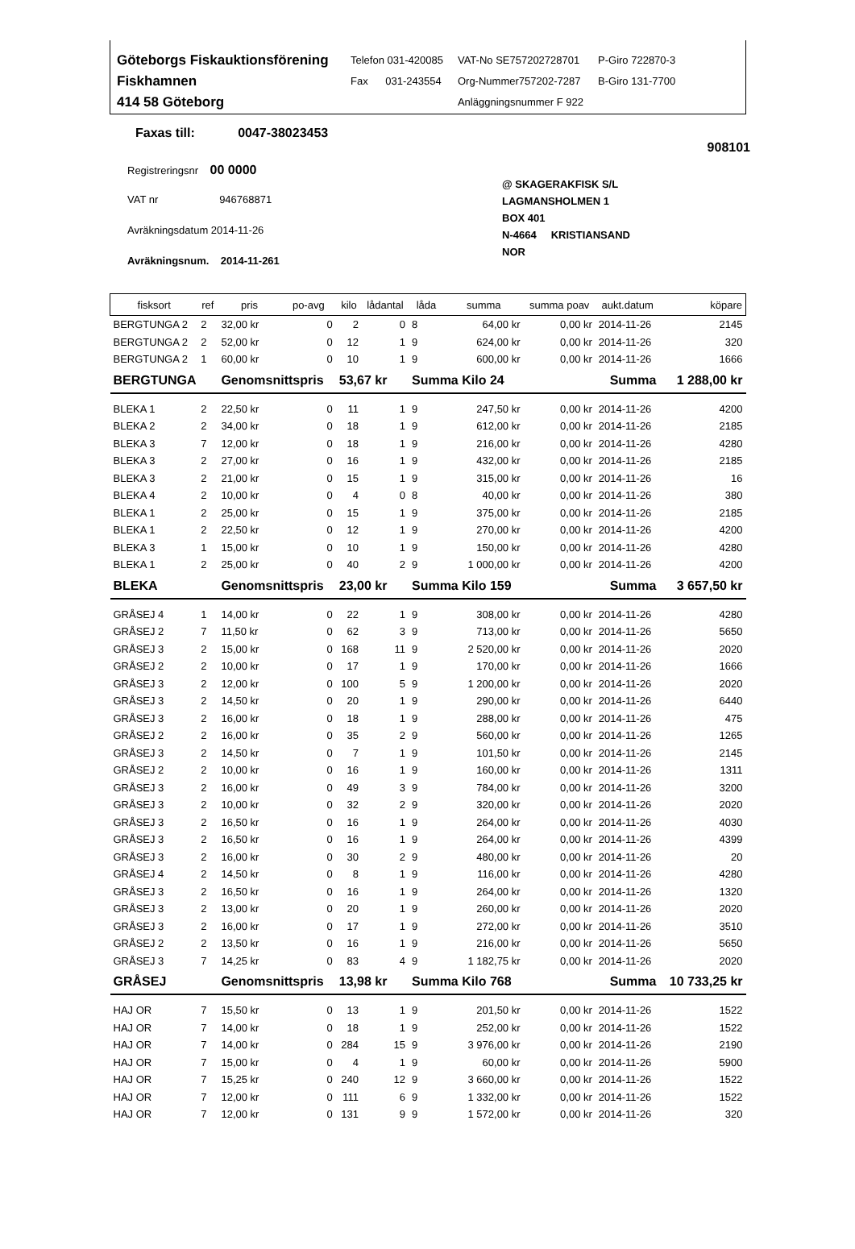Göteborgs Fiskauktionsförening
Fiskhamnen
414 58 Göteborg
Telefon 031-420085
Fax 031-243554
VAT-No SE757202728701
Org-Nummer757202-7287
Anläggningsnummer F 922
P-Giro 722870-3
B-Giro 131-7700
Faxas till: 0047-38023453
908101
Registreringsnr 00 0000
VAT nr 946768871
Avräkningsdatum 2014-11-26
Avräkningsnum. 2014-11-261
@ SKAGERAKFISK S/L
LAGMANSHOLMEN 1
BOX 401
N-4664 KRISTIANSAND
NOR
| fisksort | ref | pris | po-avg | kilo | lådantal | låda | summa | summa poav | aukt.datum | köpare |
| --- | --- | --- | --- | --- | --- | --- | --- | --- | --- | --- |
| BERGTUNGA 2 | 2 | 32,00 kr | 0 | 2 | 0 | 8 | 64,00 kr | 0,00 kr | 2014-11-26 | 2145 |
| BERGTUNGA 2 | 2 | 52,00 kr | 0 | 12 | 1 | 9 | 624,00 kr | 0,00 kr | 2014-11-26 | 320 |
| BERGTUNGA 2 | 1 | 60,00 kr | 0 | 10 | 1 | 9 | 600,00 kr | 0,00 kr | 2014-11-26 | 1666 |
| BERGTUNGA | | Genomsnittspris | | 53,67 kr | | Summa Kilo 24 | | Summa | | 1 288,00 kr |
| BLEKA 1 | 2 | 22,50 kr | 0 | 11 | 1 | 9 | 247,50 kr | 0,00 kr | 2014-11-26 | 4200 |
| BLEKA 2 | 2 | 34,00 kr | 0 | 18 | 1 | 9 | 612,00 kr | 0,00 kr | 2014-11-26 | 2185 |
| BLEKA 3 | 7 | 12,00 kr | 0 | 18 | 1 | 9 | 216,00 kr | 0,00 kr | 2014-11-26 | 4280 |
| BLEKA 3 | 2 | 27,00 kr | 0 | 16 | 1 | 9 | 432,00 kr | 0,00 kr | 2014-11-26 | 2185 |
| BLEKA 3 | 2 | 21,00 kr | 0 | 15 | 1 | 9 | 315,00 kr | 0,00 kr | 2014-11-26 | 16 |
| BLEKA 4 | 2 | 10,00 kr | 0 | 4 | 0 | 8 | 40,00 kr | 0,00 kr | 2014-11-26 | 380 |
| BLEKA 1 | 2 | 25,00 kr | 0 | 15 | 1 | 9 | 375,00 kr | 0,00 kr | 2014-11-26 | 2185 |
| BLEKA 1 | 2 | 22,50 kr | 0 | 12 | 1 | 9 | 270,00 kr | 0,00 kr | 2014-11-26 | 4200 |
| BLEKA 3 | 1 | 15,00 kr | 0 | 10 | 1 | 9 | 150,00 kr | 0,00 kr | 2014-11-26 | 4280 |
| BLEKA 1 | 2 | 25,00 kr | 0 | 40 | 2 | 9 | 1 000,00 kr | 0,00 kr | 2014-11-26 | 4200 |
| BLEKA | | Genomsnittspris | | 23,00 kr | | Summa Kilo 159 | | Summa | | 3 657,50 kr |
| GRÅSEJ 4 | 1 | 14,00 kr | 0 | 22 | 1 | 9 | 308,00 kr | 0,00 kr | 2014-11-26 | 4280 |
| GRÅSEJ 2 | 7 | 11,50 kr | 0 | 62 | 3 | 9 | 713,00 kr | 0,00 kr | 2014-11-26 | 5650 |
| GRÅSEJ 3 | 2 | 15,00 kr | 0 | 168 | 11 | 9 | 2 520,00 kr | 0,00 kr | 2014-11-26 | 2020 |
| GRÅSEJ 2 | 2 | 10,00 kr | 0 | 17 | 1 | 9 | 170,00 kr | 0,00 kr | 2014-11-26 | 1666 |
| GRÅSEJ 3 | 2 | 12,00 kr | 0 | 100 | 5 | 9 | 1 200,00 kr | 0,00 kr | 2014-11-26 | 2020 |
| GRÅSEJ 3 | 2 | 14,50 kr | 0 | 20 | 1 | 9 | 290,00 kr | 0,00 kr | 2014-11-26 | 6440 |
| GRÅSEJ 3 | 2 | 16,00 kr | 0 | 18 | 1 | 9 | 288,00 kr | 0,00 kr | 2014-11-26 | 475 |
| GRÅSEJ 2 | 2 | 16,00 kr | 0 | 35 | 2 | 9 | 560,00 kr | 0,00 kr | 2014-11-26 | 1265 |
| GRÅSEJ 3 | 2 | 14,50 kr | 0 | 7 | 1 | 9 | 101,50 kr | 0,00 kr | 2014-11-26 | 2145 |
| GRÅSEJ 2 | 2 | 10,00 kr | 0 | 16 | 1 | 9 | 160,00 kr | 0,00 kr | 2014-11-26 | 1311 |
| GRÅSEJ 3 | 2 | 16,00 kr | 0 | 49 | 3 | 9 | 784,00 kr | 0,00 kr | 2014-11-26 | 3200 |
| GRÅSEJ 3 | 2 | 10,00 kr | 0 | 32 | 2 | 9 | 320,00 kr | 0,00 kr | 2014-11-26 | 2020 |
| GRÅSEJ 3 | 2 | 16,50 kr | 0 | 16 | 1 | 9 | 264,00 kr | 0,00 kr | 2014-11-26 | 4030 |
| GRÅSEJ 3 | 2 | 16,50 kr | 0 | 16 | 1 | 9 | 264,00 kr | 0,00 kr | 2014-11-26 | 4399 |
| GRÅSEJ 3 | 2 | 16,00 kr | 0 | 30 | 2 | 9 | 480,00 kr | 0,00 kr | 2014-11-26 | 20 |
| GRÅSEJ 4 | 2 | 14,50 kr | 0 | 8 | 1 | 9 | 116,00 kr | 0,00 kr | 2014-11-26 | 4280 |
| GRÅSEJ 3 | 2 | 16,50 kr | 0 | 16 | 1 | 9 | 264,00 kr | 0,00 kr | 2014-11-26 | 1320 |
| GRÅSEJ 3 | 2 | 13,00 kr | 0 | 20 | 1 | 9 | 260,00 kr | 0,00 kr | 2014-11-26 | 2020 |
| GRÅSEJ 3 | 2 | 16,00 kr | 0 | 17 | 1 | 9 | 272,00 kr | 0,00 kr | 2014-11-26 | 3510 |
| GRÅSEJ 2 | 2 | 13,50 kr | 0 | 16 | 1 | 9 | 216,00 kr | 0,00 kr | 2014-11-26 | 5650 |
| GRÅSEJ 3 | 7 | 14,25 kr | 0 | 83 | 4 | 9 | 1 182,75 kr | 0,00 kr | 2014-11-26 | 2020 |
| GRÅSEJ | | Genomsnittspris | | 13,98 kr | | Summa Kilo 768 | | Summa | | 10 733,25 kr |
| HAJ OR | 7 | 15,50 kr | 0 | 13 | 1 | 9 | 201,50 kr | 0,00 kr | 2014-11-26 | 1522 |
| HAJ OR | 7 | 14,00 kr | 0 | 18 | 1 | 9 | 252,00 kr | 0,00 kr | 2014-11-26 | 1522 |
| HAJ OR | 7 | 14,00 kr | 0 | 284 | 15 | 9 | 3 976,00 kr | 0,00 kr | 2014-11-26 | 2190 |
| HAJ OR | 7 | 15,00 kr | 0 | 4 | 1 | 9 | 60,00 kr | 0,00 kr | 2014-11-26 | 5900 |
| HAJ OR | 7 | 15,25 kr | 0 | 240 | 12 | 9 | 3 660,00 kr | 0,00 kr | 2014-11-26 | 1522 |
| HAJ OR | 7 | 12,00 kr | 0 | 111 | 6 | 9 | 1 332,00 kr | 0,00 kr | 2014-11-26 | 1522 |
| HAJ OR | 7 | 12,00 kr | 0 | 131 | 9 | 9 | 1 572,00 kr | 0,00 kr | 2014-11-26 | 320 |